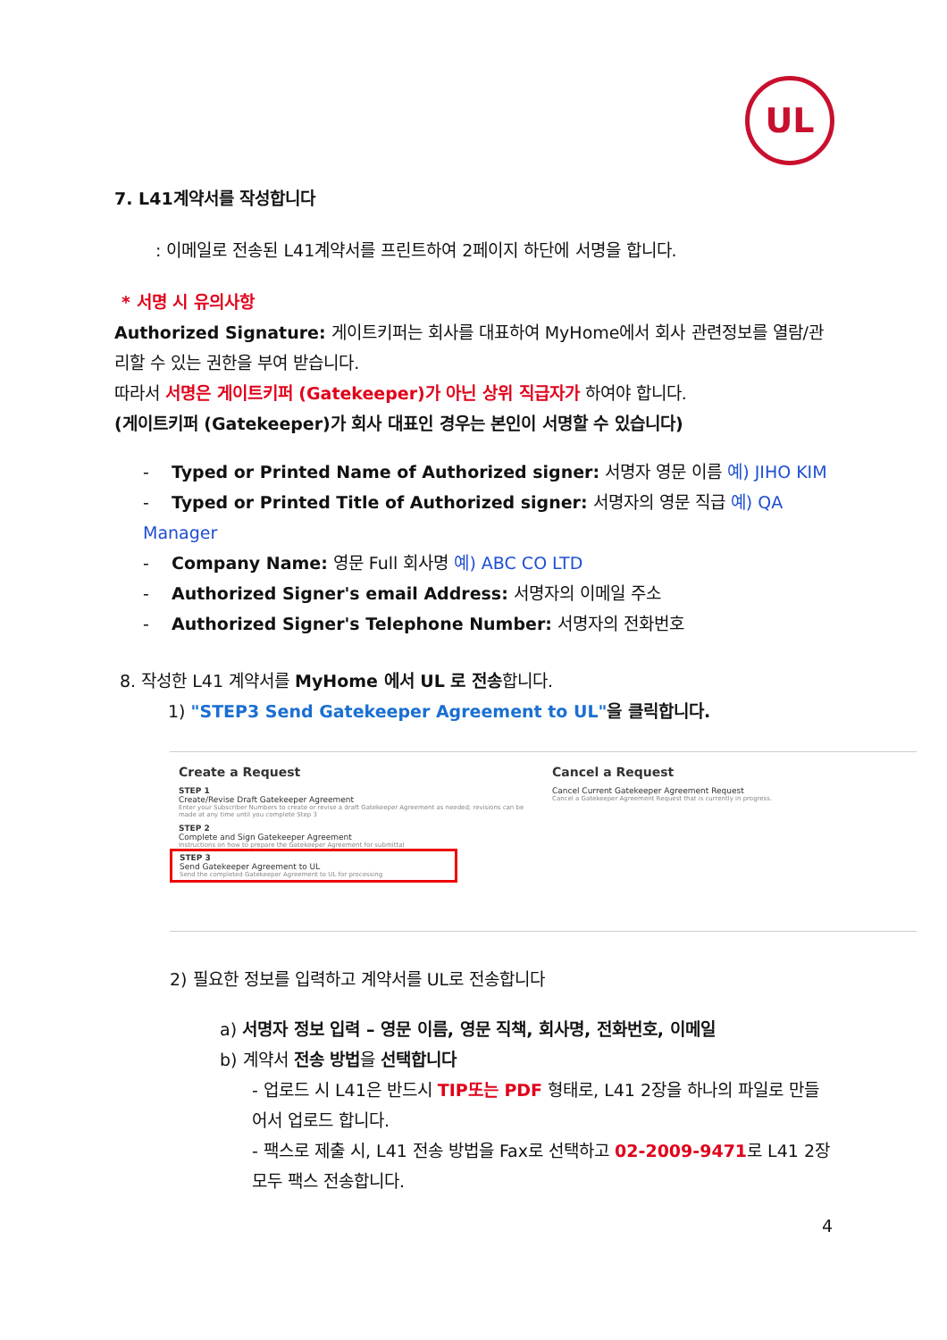UL
7. L41계약서를 작성합니다
: 이메일로 전송된 L41계약서를 프린트하여 2페이지 하단에 서명을 합니다.
* 서명 시 유의사항
Authorized Signature: 게이트키퍼는 회사를 대표하여 MyHome에서 회사 관련정보를 열람/관리할 수 있는 권한을 부여 받습니다.
따라서 서명은 게이트키퍼 (Gatekeeper)가 아닌 상위 직급자가 하여야 합니다.
(게이트키퍼 (Gatekeeper)가 회사 대표인 경우는 본인이 서명할 수 있습니다)
- Typed or Printed Name of Authorized signer: 서명자 영문 이름 예) JIHO KIM
- Typed or Printed Title of Authorized signer: 서명자의 영문 직급 예) QA Manager
- Company Name: 영문 Full 회사명 예) ABC CO LTD
- Authorized Signer's email Address: 서명자의 이메일 주소
- Authorized Signer's Telephone Number: 서명자의 전화번호
8. 작성한 L41 계약서를 MyHome 에서 UL 로 전송합니다.
1) "STEP3 Send Gatekeeper Agreement to UL"을 클릭합니다.
Create a Request
STEP 1
Create/Revise Draft Gatekeeper Agreement
Enter your Subscriber Numbers to create or revise a draft Gatekeeper Agreement as needed; revisions can be made at any time until you complete Step 3
STEP 2
Complete and Sign Gatekeeper Agreement
Instructions on how to prepare the Gatekeeper Agreement for submittal
STEP 3
Send Gatekeeper Agreement to UL
Send the completed Gatekeeper Agreement to UL for processing
Cancel a Request
Cancel Current Gatekeeper Agreement Request
Cancel a Gatekeeper Agreement Request that is currently in progress.
2) 필요한 정보를 입력하고 계약서를 UL로 전송합니다
a) 서명자 정보 입력 – 영문 이름, 영문 직책, 회사명, 전화번호, 이메일
b) 계약서 전송 방법을 선택합니다
- 업로드 시 L41은 반드시 TIP또는 PDF 형태로, L41 2장을 하나의 파일로 만들어서 업로드 합니다.
- 팩스로 제출 시, L41 전송 방법을 Fax로 선택하고 02-2009-9471로 L41 2장 모두 팩스 전송합니다.
4